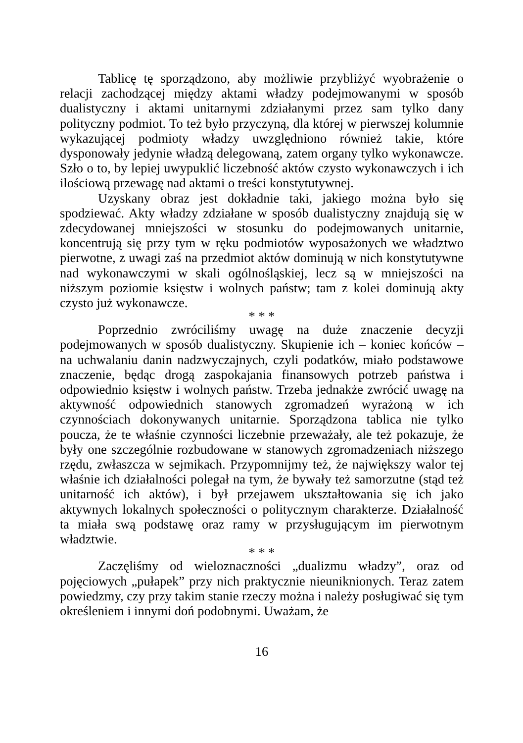Tablicę tę sporządzono, aby możliwie przybliżyć wyobrażenie o relacji zachodzącej między aktami władzy podejmowanymi w sposób dualistyczny i aktami unitarnymi zdziałanymi przez sam tylko dany polityczny podmiot. To też było przyczyną, dla której w pierwszej kolumnie wykazującej podmioty władzy uwzględniono również takie, które dysponowały jedynie władzą delegowaną, zatem organy tylko wykonawcze. Szło o to, by lepiej uwypuklić liczebność aktów czysto wykonawczych i ich ilościową przewagę nad aktami o treści konstytutywnej.
Uzyskany obraz jest dokładnie taki, jakiego można było się spodziewać. Akty władzy zdziałane w sposób dualistyczny znajdują się w zdecydowanej mniejszości w stosunku do podejmowanych unitarnie, koncentrują się przy tym w ręku podmiotów wyposażonych we władztwo pierwotne, z uwagi zaś na przedmiot aktów dominują w nich konstytutywne nad wykonawczymi w skali ogólnośląskiej, lecz są w mniejszości na niższym poziomie księstw i wolnych państw; tam z kolei dominują akty czysto już wykonawcze.
* * *
Poprzednio zwróciliśmy uwagę na duże znaczenie decyzji podejmowanych w sposób dualistyczny. Skupienie ich – koniec końców – na uchwalaniu danin nadzwyczajnych, czyli podatków, miało podstawowe znaczenie, będąc drogą zaspokajania finansowych potrzeb państwa i odpowiednio księstw i wolnych państw. Trzeba jednakże zwrócić uwagę na aktywność odpowiednich stanowych zgromadzeń wyrażoną w ich czynnościach dokonywanych unitarnie. Sporządzona tablica nie tylko poucza, że te właśnie czynności liczebnie przeważały, ale też pokazuje, że były one szczególnie rozbudowane w stanowych zgromadzeniach niższego rzędu, zwłaszcza w sejmikach. Przypomnijmy też, że największy walor tej właśnie ich działalności polegał na tym, że bywały też samorzutne (stąd też unitarność ich aktów), i był przejawem ukształtowania się ich jako aktywnych lokalnych społeczności o politycznym charakterze. Działalność ta miała swą podstawę oraz ramy w przysługującym im pierwotnym władztwie.
* * *
Zaczęliśmy od wieloznaczności „dualizmu władzy”, oraz od pojęciowych „pułapek” przy nich praktycznie nieuniknionych. Teraz zatem powiedzmy, czy przy takim stanie rzeczy można i należy posługiwać się tym określeniem i innymi doń podobnymi. Uważam, że
16